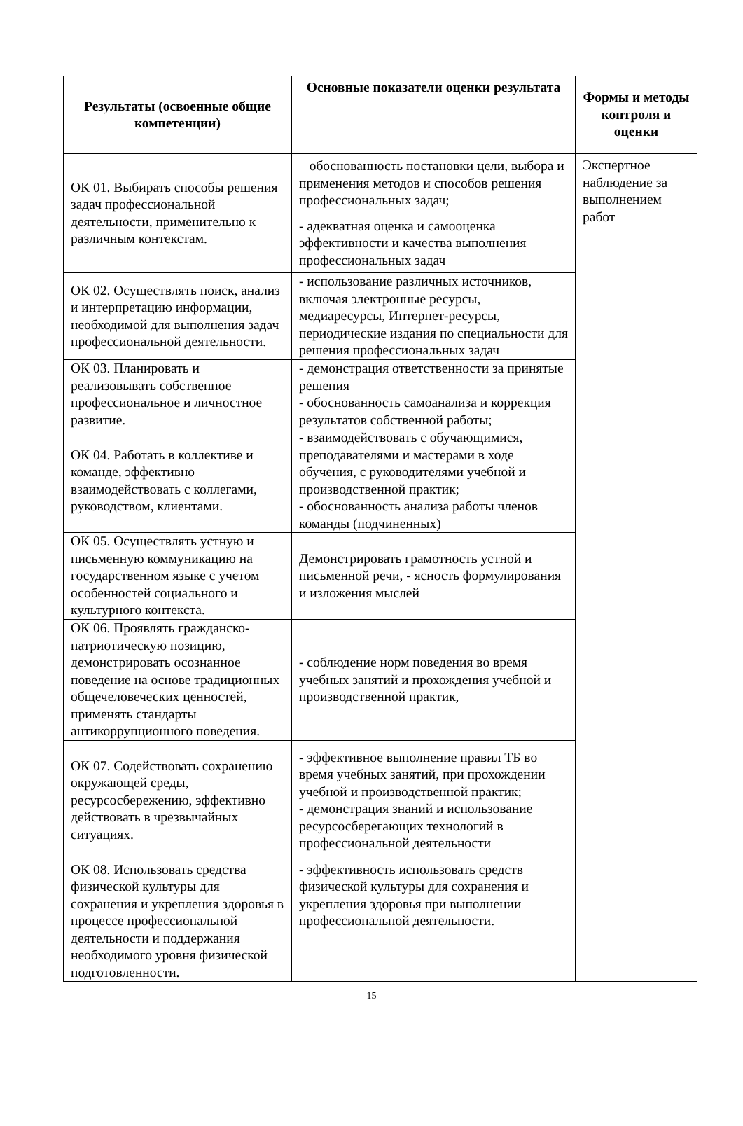| Результаты (освоенные общие компетенции) | Основные показатели оценки результата | Формы и методы контроля и оценки |
| --- | --- | --- |
| ОК 01. Выбирать способы решения задач профессиональной деятельности, применительно к различным контекстам. | – обоснованность постановки цели, выбора и применения методов и способов решения профессиональных задач; - адекватная оценка и самооценка эффективности и качества выполнения профессиональных задач | Экспертное наблюдение за выполнением работ |
| ОК 02. Осуществлять поиск, анализ и интерпретацию информации, необходимой для выполнения задач профессиональной деятельности. | - использование различных источников, включая электронные ресурсы, медиаресурсы, Интернет-ресурсы, периодические издания по специальности для решения профессиональных задач | |
| ОК 03. Планировать и реализовывать собственное профессиональное и личностное развитие. | - демонстрация ответственности за принятые решения - обоснованность самоанализа и коррекция результатов собственной работы; | |
| ОК 04. Работать в коллективе и команде, эффективно взаимодействовать с коллегами, руководством, клиентами. | - взаимодействовать с обучающимися, преподавателями и мастерами в ходе обучения, с руководителями учебной и производственной практик; - обоснованность анализа работы членов команды (подчиненных) | |
| ОК 05. Осуществлять устную и письменную коммуникацию на государственном языке с учетом особенностей социального и культурного контекста. | Демонстрировать грамотность устной и письменной речи, - ясность формулирования и изложения мыслей | |
| ОК 06. Проявлять гражданско-патриотическую позицию, демонстрировать осознанное поведение на основе традиционных общечеловеческих ценностей, применять стандарты антикоррупционного поведения. | - соблюдение норм поведения во время учебных занятий и прохождения учебной и производственной практик, | |
| ОК 07. Содействовать сохранению окружающей среды, ресурсосбережению, эффективно действовать в чрезвычайных ситуациях. | - эффективное выполнение правил ТБ во время учебных занятий, при прохождении учебной и производственной практик; - демонстрация знаний и использование ресурсосберегающих технологий в профессиональной деятельности | |
| ОК 08. Использовать средства физической культуры для сохранения и укрепления здоровья в процессе профессиональной деятельности и поддержания необходимого уровня физической подготовленности. | - эффективность использовать средств физической культуры для сохранения и укрепления здоровья при выполнении профессиональной деятельности. | |
15